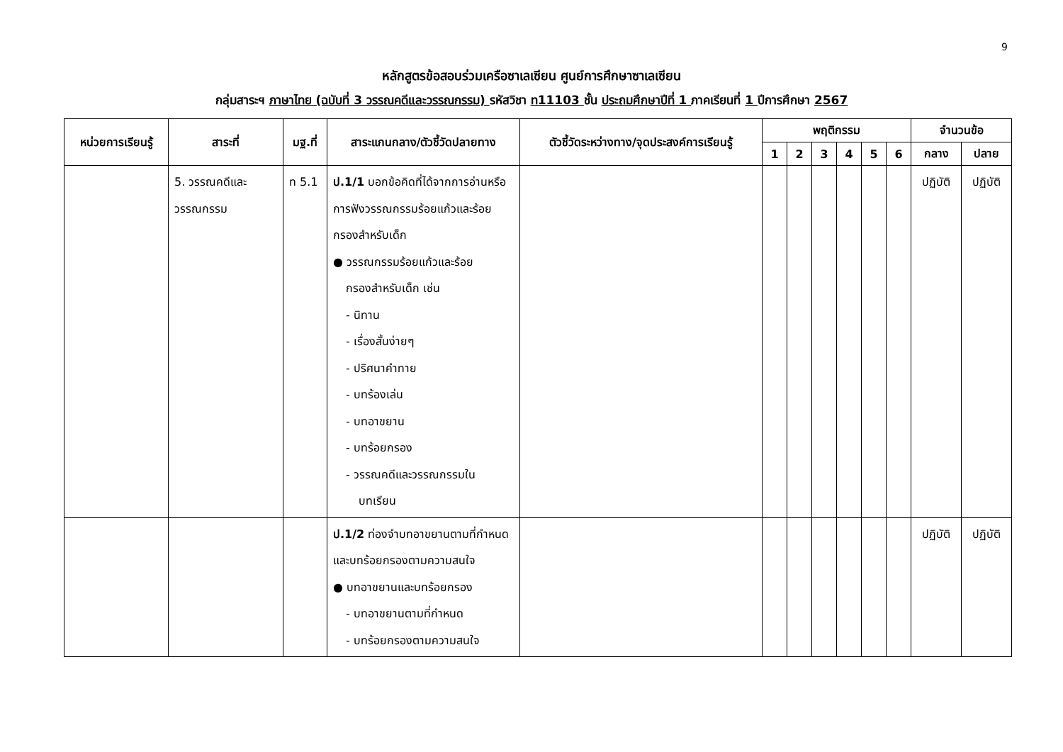9
หลักสูตรข้อสอบร่วมเครือซาเลเซียน ศูนย์การศึกษาซาเลเซียน
กลุ่มสาระฯ ภาษาไทย (ฉบับที่ 3 วรรณคดีและวรรณกรรม) รหัสวิชา ท11103 ชั้น ประถมศึกษาปีที่ 1 ภาคเรียนที่ 1 ปีการศึกษา 2567
| หน่วยการเรียนรู้ | สาระที่ | มฐ.ที่ | สาระแกนกลาง/ตัวชี้วัดปลายทาง | ตัวชี้วัดระหว่างทาง/จุดประสงค์การเรียนรู้ | พฤติกรรม | | | | | | จำนวนข้อ | |
| --- | --- | --- | --- | --- | --- | --- | --- | --- | --- | --- | --- | --- |
| | | | | | 1 | 2 | 3 | 4 | 5 | 6 | กลาง | ปลาย |
| | 5. วรรณคดีและ วรรณกรรม | ท 5.1 | ป.1/1 บอกข้อคิดที่ได้จากการอ่านหรือการฟังวรรณกรรมร้อยแก้วและร้อยกรองสำหรับเด็ก ● วรรณกรรมร้อยแก้วและร้อย กรองสำหรับเด็ก เช่น - นิทาน - เรื่องสั้นง่ายๆ - ปริศนาคำทาย - บทร้องเล่น - บทอาขยาน - บทร้อยกรอง - วรรณคดีและวรรณกรรมใน บทเรียน | | | | | | | | ปฏิบัติ | ปฏิบัติ |
| | | | ป.1/2 ท่องจำบทอาขยานตามที่กำหนด และบทร้อยกรองตามความสนใจ ● บทอาขยานและบทร้อยกรอง - บทอาขยานตามที่กำหนด - บทร้อยกรองตามความสนใจ | | | | | | | | ปฏิบัติ | ปฏิบัติ |